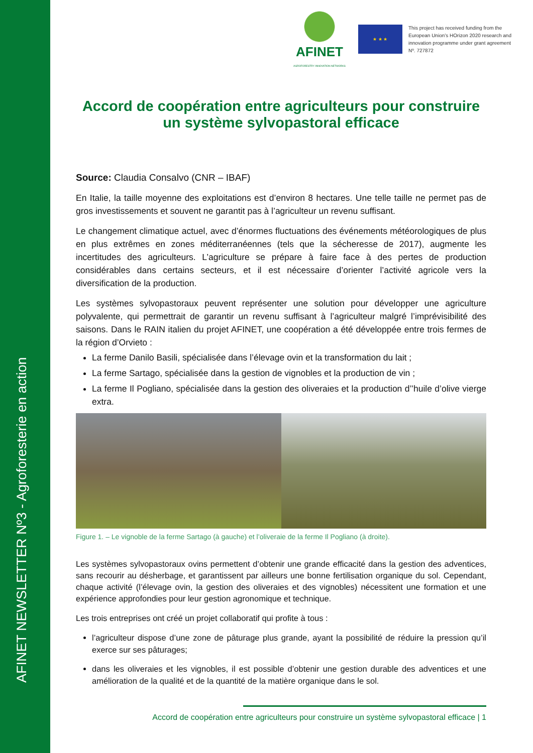AFINET NEWSLETTER Nº3 - Agroforesterie en action
AFINET
AGROFORESTRY INNOVATION NETWORKS
★ ★ ★
This project has received funding from the European Union’s HOrizon 2020 research and innovation programme under grant agreement Nº. 727872
Accord de coopération entre agriculteurs pour construire un système sylvopastoral efficace
Source: Claudia Consalvo (CNR – IBAF)
En Italie, la taille moyenne des exploitations est d’environ 8 hectares. Une telle taille ne permet pas de gros investissements et souvent ne garantit pas à l’agriculteur un revenu suffisant.
Le changement climatique actuel, avec d’énormes fluctuations des événements météorologiques de plus en plus extrêmes en zones méditerranéennes (tels que la sécheresse de 2017), augmente les incertitudes des agriculteurs. L’agriculture se prépare à faire face à des pertes de production considérables dans certains secteurs, et il est nécessaire d’orienter l’activité agricole vers la diversification de la production.
Les systèmes sylvopastoraux peuvent représenter une solution pour développer une agriculture polyvalente, qui permettrait de garantir un revenu suffisant à l’agriculteur malgré l’imprévisibilité des saisons. Dans le RAIN italien du projet AFINET, une coopération a été développée entre trois fermes de la région d’Orvieto :
La ferme Danilo Basili, spécialisée dans l’élevage ovin et la transformation du lait ;
La ferme Sartago, spécialisée dans la gestion de vignobles et la production de vin ;
La ferme Il Pogliano, spécialisée dans la gestion des oliveraies et la production d’’huile d’olive vierge extra.
Figure 1. – Le vignoble de la ferme Sartago (à gauche) et l’oliveraie de la ferme Il Pogliano (à droite).
Les systèmes sylvopastoraux ovins permettent d’obtenir une grande efficacité dans la gestion des adventices, sans recourir au désherbage, et garantissent par ailleurs une bonne fertilisation organique du sol. Cependant, chaque activité (l’élevage ovin, la gestion des oliveraies et des vignobles) nécessitent une formation et une expérience approfondies pour leur gestion agronomique et technique.
Les trois entreprises ont créé un projet collaboratif qui profite à tous :
l’agriculteur dispose d’une zone de pâturage plus grande, ayant la possibilité de réduire la pression qu’il exerce sur ses pâturages;
dans les oliveraies et les vignobles, il est possible d’obtenir une gestion durable des adventices et une amélioration de la qualité et de la quantité de la matière organique dans le sol.
Accord de coopération entre agriculteurs pour construire un système sylvopastoral efficace | 1